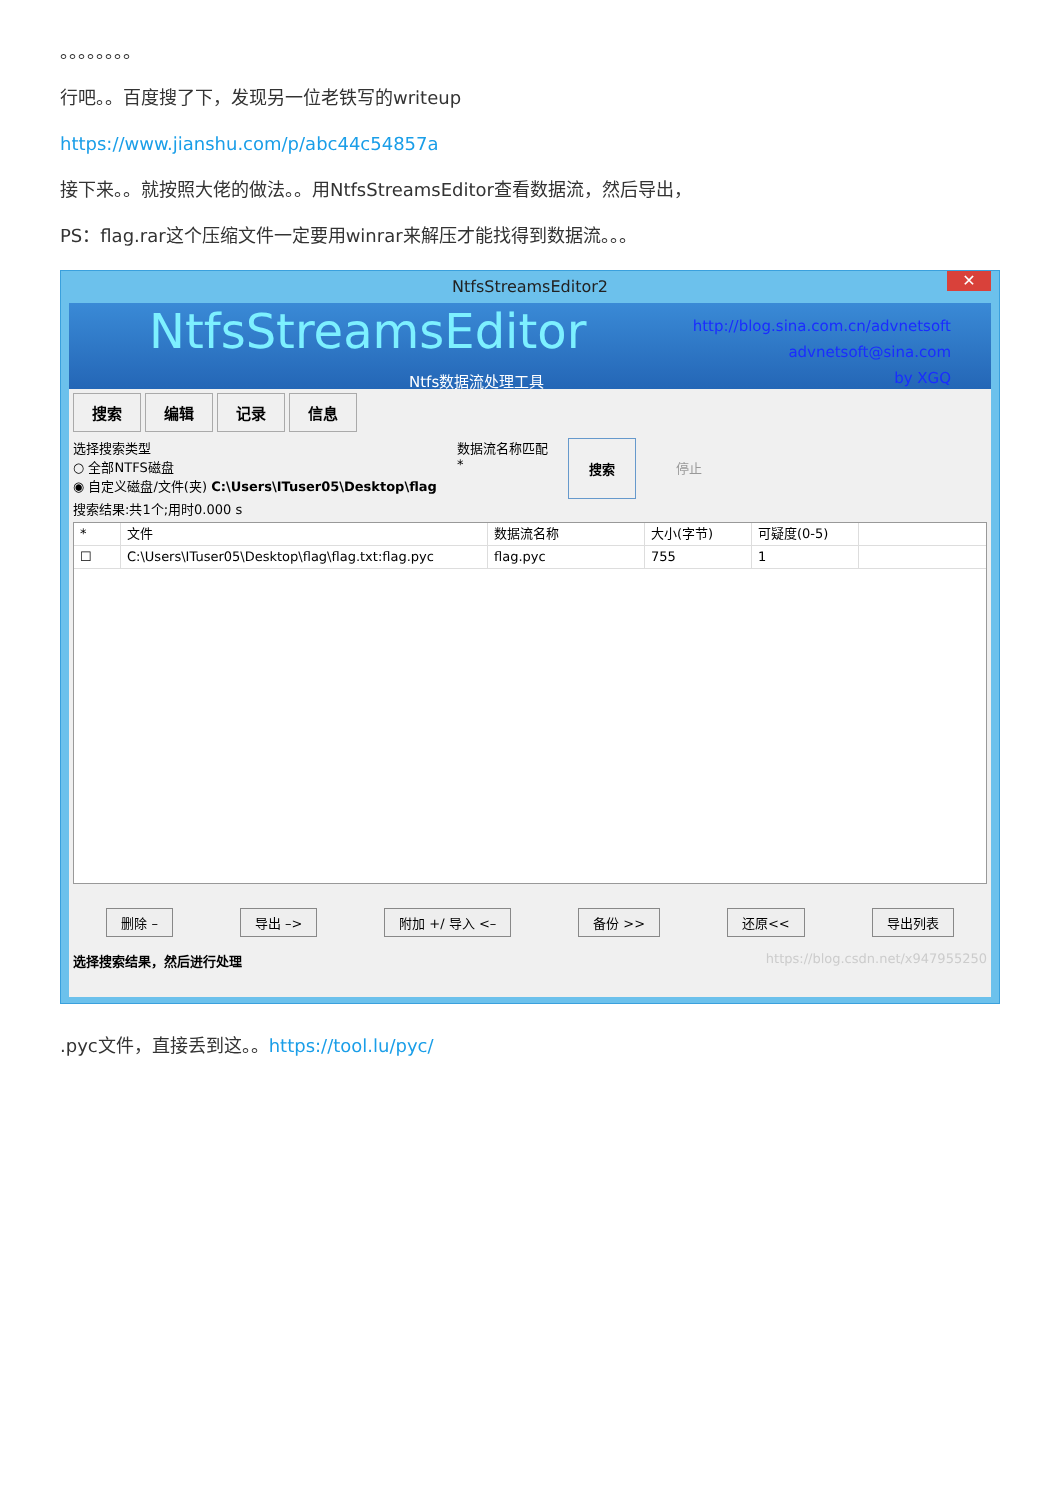。。。。。。。。
行吧。。百度搜了下，发现另一位老铁写的writeup
https://www.jianshu.com/p/abc44c54857a
接下来。。就按照大佬的做法。。用NtfsStreamsEditor查看数据流，然后导出，
PS：flag.rar这个压缩文件一定要用winrar来解压才能找得到数据流。。。
NtfsStreamsEditor2 ✕
NtfsStreamsEditor
http://blog.sina.com.cn/advnetsoft
advnetsoft@sina.com
by XGQ
Ntfs数据流处理工具
搜索 编辑 记录 信息
选择搜索类型
○ 全部NTFS磁盘
◉ 自定义磁盘/文件(夹) C:\Users\ITuser05\Desktop\flag
数据流名称匹配
*
搜索 停止
搜索结果:共1个;用时0.000 s
* 文件 数据流名称 大小(字节) 可疑度(0-5)
☐ C:\Users\ITuser05\Desktop\flag\flag.txt:flag.pyc
flag.pyc 755 1
删除 – 导出 –> 附加 +/ 导入 <– 备份 >> 还原<< 导出列表
选择搜索结果，然后进行处理 https://blog.csdn.net/x947955250
.pyc文件，直接丢到这。。https://tool.lu/pyc/